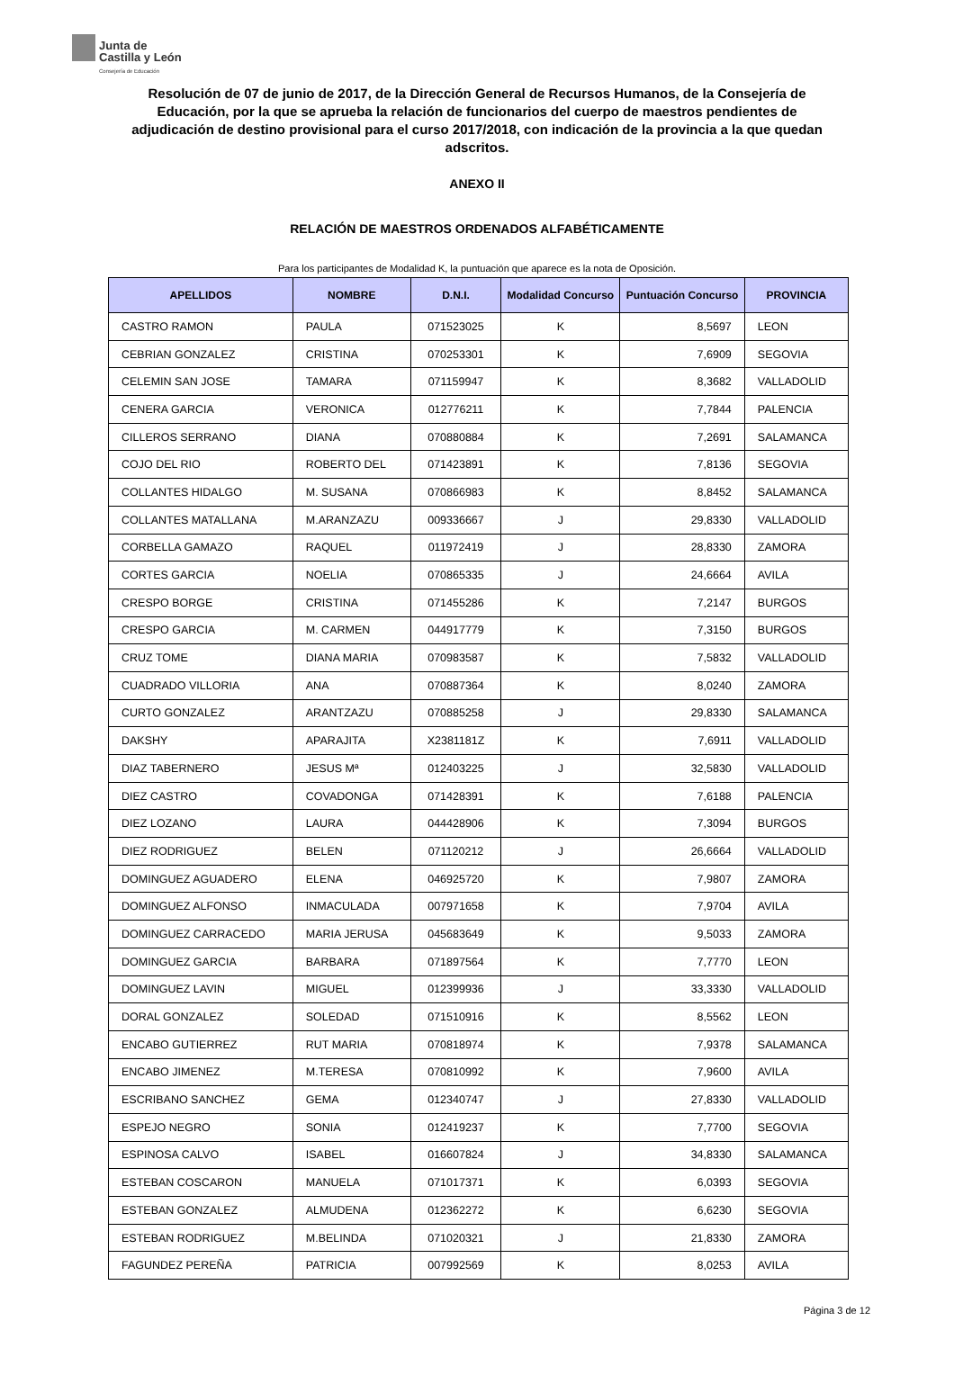Junta de
Castilla y León
Consejería de Educación
Resolución de 07 de junio de 2017, de la Dirección General de Recursos Humanos, de la Consejería de Educación, por la que se aprueba la relación de funcionarios del cuerpo de maestros pendientes de adjudicación de destino provisional para el curso 2017/2018, con indicación de la provincia a la que quedan adscritos.
ANEXO II
RELACIÓN DE MAESTROS ORDENADOS ALFABÉTICAMENTE
Para los participantes de Modalidad K, la puntuación que aparece es la nota de Oposición.
| APELLIDOS | NOMBRE | D.N.I. | Modalidad Concurso | Puntuación Concurso | PROVINCIA |
| --- | --- | --- | --- | --- | --- |
| CASTRO RAMON | PAULA | 071523025 | K | 8,5697 | LEON |
| CEBRIAN GONZALEZ | CRISTINA | 070253301 | K | 7,6909 | SEGOVIA |
| CELEMIN SAN JOSE | TAMARA | 071159947 | K | 8,3682 | VALLADOLID |
| CENERA GARCIA | VERONICA | 012776211 | K | 7,7844 | PALENCIA |
| CILLEROS SERRANO | DIANA | 070880884 | K | 7,2691 | SALAMANCA |
| COJO DEL RIO | ROBERTO DEL | 071423891 | K | 7,8136 | SEGOVIA |
| COLLANTES HIDALGO | M. SUSANA | 070866983 | K | 8,8452 | SALAMANCA |
| COLLANTES MATALLANA | M.ARANZAZU | 009336667 | J | 29,8330 | VALLADOLID |
| CORBELLA GAMAZO | RAQUEL | 011972419 | J | 28,8330 | ZAMORA |
| CORTES GARCIA | NOELIA | 070865335 | J | 24,6664 | AVILA |
| CRESPO BORGE | CRISTINA | 071455286 | K | 7,2147 | BURGOS |
| CRESPO GARCIA | M. CARMEN | 044917779 | K | 7,3150 | BURGOS |
| CRUZ TOME | DIANA MARIA | 070983587 | K | 7,5832 | VALLADOLID |
| CUADRADO VILLORIA | ANA | 070887364 | K | 8,0240 | ZAMORA |
| CURTO GONZALEZ | ARANTZAZU | 070885258 | J | 29,8330 | SALAMANCA |
| DAKSHY | APARAJITA | X2381181Z | K | 7,6911 | VALLADOLID |
| DIAZ TABERNERO | JESUS Mª | 012403225 | J | 32,5830 | VALLADOLID |
| DIEZ CASTRO | COVADONGA | 071428391 | K | 7,6188 | PALENCIA |
| DIEZ LOZANO | LAURA | 044428906 | K | 7,3094 | BURGOS |
| DIEZ RODRIGUEZ | BELEN | 071120212 | J | 26,6664 | VALLADOLID |
| DOMINGUEZ AGUADERO | ELENA | 046925720 | K | 7,9807 | ZAMORA |
| DOMINGUEZ ALFONSO | INMACULADA | 007971658 | K | 7,9704 | AVILA |
| DOMINGUEZ CARRACEDO | MARIA JERUSA | 045683649 | K | 9,5033 | ZAMORA |
| DOMINGUEZ GARCIA | BARBARA | 071897564 | K | 7,7770 | LEON |
| DOMINGUEZ LAVIN | MIGUEL | 012399936 | J | 33,3330 | VALLADOLID |
| DORAL GONZALEZ | SOLEDAD | 071510916 | K | 8,5562 | LEON |
| ENCABO GUTIERREZ | RUT MARIA | 070818974 | K | 7,9378 | SALAMANCA |
| ENCABO JIMENEZ | M.TERESA | 070810992 | K | 7,9600 | AVILA |
| ESCRIBANO SANCHEZ | GEMA | 012340747 | J | 27,8330 | VALLADOLID |
| ESPEJO NEGRO | SONIA | 012419237 | K | 7,7700 | SEGOVIA |
| ESPINOSA CALVO | ISABEL | 016607824 | J | 34,8330 | SALAMANCA |
| ESTEBAN COSCARON | MANUELA | 071017371 | K | 6,0393 | SEGOVIA |
| ESTEBAN GONZALEZ | ALMUDENA | 012362272 | K | 6,6230 | SEGOVIA |
| ESTEBAN RODRIGUEZ | M.BELINDA | 071020321 | J | 21,8330 | ZAMORA |
| FAGUNDEZ PEREÑA | PATRICIA | 007992569 | K | 8,0253 | AVILA |
Página 3 de 12